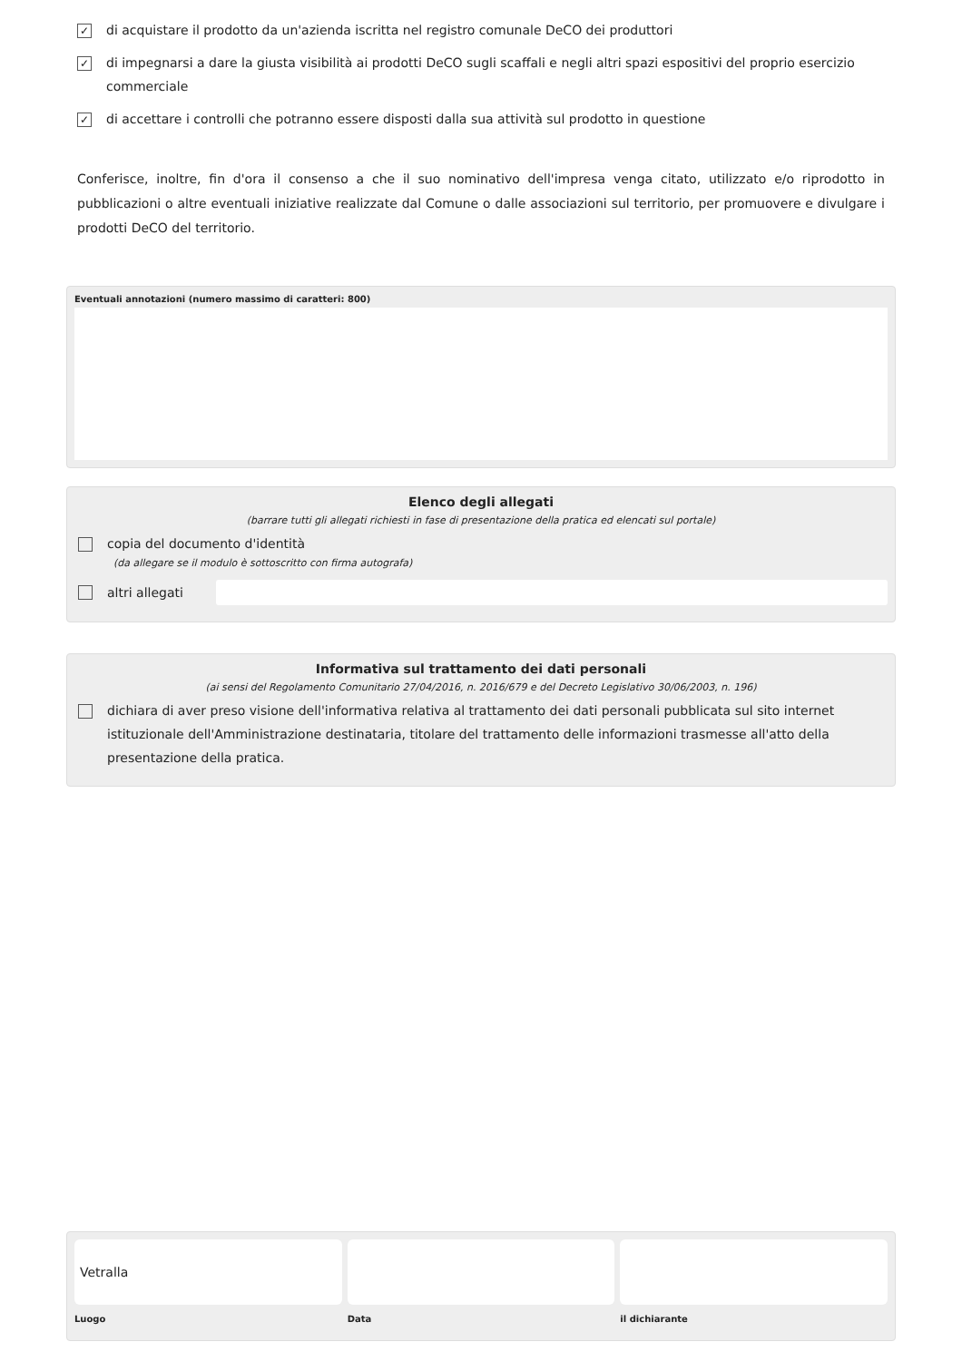✓ di acquistare il prodotto da un'azienda iscritta nel registro comunale DeCO dei produttori
✓ di impegnarsi a dare la giusta visibilità ai prodotti DeCO sugli scaffali e negli altri spazi espositivi del proprio esercizio commerciale
✓ di accettare i controlli che potranno essere disposti dalla sua attività sul prodotto in questione
Conferisce, inoltre, fin d'ora il consenso a che il suo nominativo dell'impresa venga citato, utilizzato e/o riprodotto in pubblicazioni o altre eventuali iniziative realizzate dal Comune o dalle associazioni sul territorio, per promuovere e divulgare i prodotti DeCO del territorio.
Eventuali annotazioni (numero massimo di caratteri: 800)
Elenco degli allegati
(barrare tutti gli allegati richiesti in fase di presentazione della pratica ed elencati sul portale)
copia del documento d'identità
(da allegare se il modulo è sottoscritto con firma autografa)
altri allegati
Informativa sul trattamento dei dati personali
(ai sensi del Regolamento Comunitario 27/04/2016, n. 2016/679 e del Decreto Legislativo 30/06/2003, n. 196)
dichiara di aver preso visione dell'informativa relativa al trattamento dei dati personali pubblicata sul sito internet istituzionale dell'Amministrazione destinataria, titolare del trattamento delle informazioni trasmesse all'atto della presentazione della pratica.
Vetralla
Luogo
Data il dichiarante